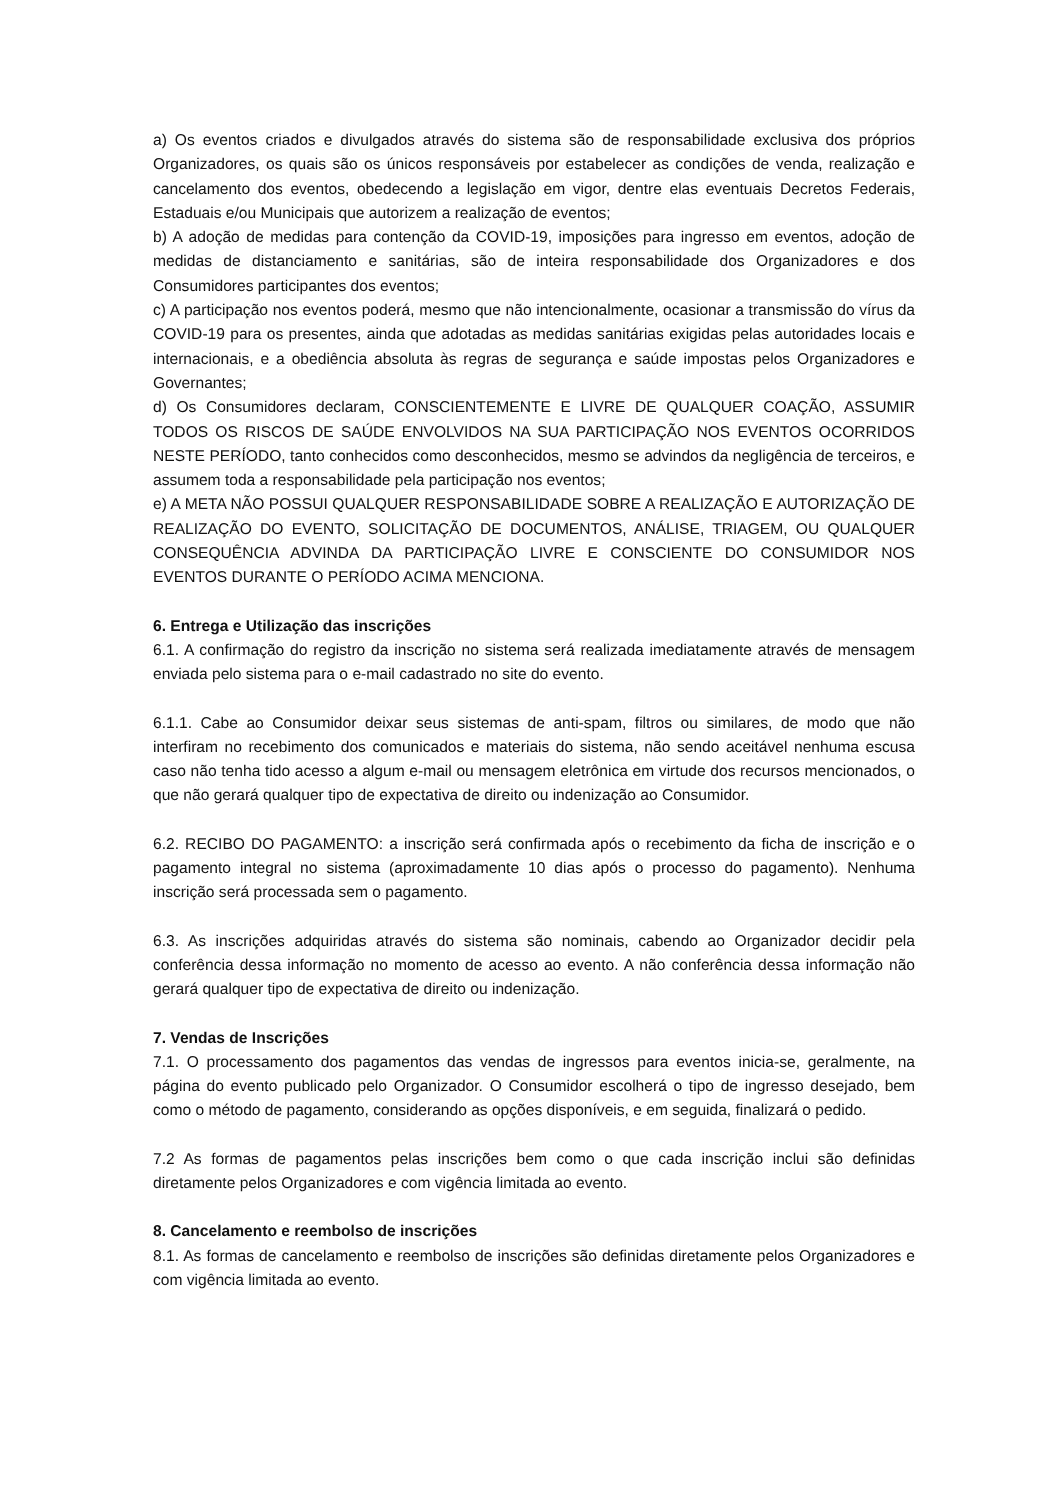a) Os eventos criados e divulgados através do sistema são de responsabilidade exclusiva dos próprios Organizadores, os quais são os únicos responsáveis por estabelecer as condições de venda, realização e cancelamento dos eventos, obedecendo a legislação em vigor, dentre elas eventuais Decretos Federais, Estaduais e/ou Municipais que autorizem a realização de eventos;
b) A adoção de medidas para contenção da COVID-19, imposições para ingresso em eventos, adoção de medidas de distanciamento e sanitárias, são de inteira responsabilidade dos Organizadores e dos Consumidores participantes dos eventos;
c) A participação nos eventos poderá, mesmo que não intencionalmente, ocasionar a transmissão do vírus da COVID-19 para os presentes, ainda que adotadas as medidas sanitárias exigidas pelas autoridades locais e internacionais, e a obediência absoluta às regras de segurança e saúde impostas pelos Organizadores e Governantes;
d) Os Consumidores declaram, CONSCIENTEMENTE E LIVRE DE QUALQUER COAÇÃO, ASSUMIR TODOS OS RISCOS DE SAÚDE ENVOLVIDOS NA SUA PARTICIPAÇÃO NOS EVENTOS OCORRIDOS NESTE PERÍODO, tanto conhecidos como desconhecidos, mesmo se advindos da negligência de terceiros, e assumem toda a responsabilidade pela participação nos eventos;
e) A META NÃO POSSUI QUALQUER RESPONSABILIDADE SOBRE A REALIZAÇÃO E AUTORIZAÇÃO DE REALIZAÇÃO DO EVENTO, SOLICITAÇÃO DE DOCUMENTOS, ANÁLISE, TRIAGEM, OU QUALQUER CONSEQUÊNCIA ADVINDA DA PARTICIPAÇÃO LIVRE E CONSCIENTE DO CONSUMIDOR NOS EVENTOS DURANTE O PERÍODO ACIMA MENCIONA.
6. Entrega e Utilização das inscrições
6.1. A confirmação do registro da inscrição no sistema será realizada imediatamente através de mensagem enviada pelo sistema para o e-mail cadastrado no site do evento.
6.1.1. Cabe ao Consumidor deixar seus sistemas de anti-spam, filtros ou similares, de modo que não interfiram no recebimento dos comunicados e materiais do sistema, não sendo aceitável nenhuma escusa caso não tenha tido acesso a algum e-mail ou mensagem eletrônica em virtude dos recursos mencionados, o que não gerará qualquer tipo de expectativa de direito ou indenização ao Consumidor.
6.2. RECIBO DO PAGAMENTO: a inscrição será confirmada após o recebimento da ficha de inscrição e o pagamento integral no sistema (aproximadamente 10 dias após o processo do pagamento). Nenhuma inscrição será processada sem o pagamento.
6.3. As inscrições adquiridas através do sistema são nominais, cabendo ao Organizador decidir pela conferência dessa informação no momento de acesso ao evento. A não conferência dessa informação não gerará qualquer tipo de expectativa de direito ou indenização.
7. Vendas de Inscrições
7.1. O processamento dos pagamentos das vendas de ingressos para eventos inicia-se, geralmente, na página do evento publicado pelo Organizador. O Consumidor escolherá o tipo de ingresso desejado, bem como o método de pagamento, considerando as opções disponíveis, e em seguida, finalizará o pedido.
7.2 As formas de pagamentos pelas inscrições bem como o que cada inscrição inclui são definidas diretamente pelos Organizadores e com vigência limitada ao evento.
8. Cancelamento e reembolso de inscrições
8.1. As formas de cancelamento e reembolso de inscrições são definidas diretamente pelos Organizadores e com vigência limitada ao evento.